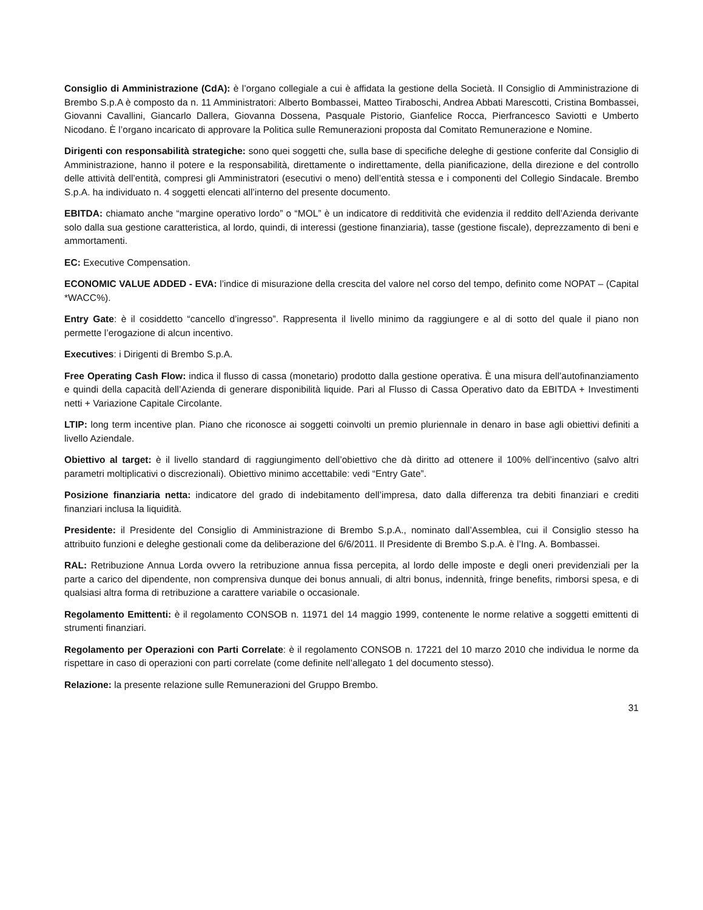Consiglio di Amministrazione (CdA): è l’organo collegiale a cui è affidata la gestione della Società. Il Consiglio di Amministrazione di Brembo S.p.A è composto da n. 11 Amministratori: Alberto Bombassei, Matteo Tiraboschi, Andrea Abbati Marescotti, Cristina Bombassei, Giovanni Cavallini, Giancarlo Dallera, Giovanna Dossena, Pasquale Pistorio, Gianfelice Rocca, Pierfrancesco Saviotti e Umberto Nicodano. È l’organo incaricato di approvare la Politica sulle Remunerazioni proposta dal Comitato Remunerazione e Nomine.
Dirigenti con responsabilità strategiche: sono quei soggetti che, sulla base di specifiche deleghe di gestione conferite dal Consiglio di Amministrazione, hanno il potere e la responsabilità, direttamente o indirettamente, della pianificazione, della direzione e del controllo delle attività dell’entità, compresi gli Amministratori (esecutivi o meno) dell’entità stessa e i componenti del Collegio Sindacale. Brembo S.p.A. ha individuato n. 4 soggetti elencati all’interno del presente documento.
EBITDA: chiamato anche “margine operativo lordo” o “MOL” è un indicatore di redditività che evidenzia il reddito dell’Azienda derivante solo dalla sua gestione caratteristica, al lordo, quindi, di interessi (gestione finanziaria), tasse (gestione fiscale), deprezzamento di beni e ammortamenti.
EC: Executive Compensation.
ECONOMIC VALUE ADDED - EVA: l’indice di misurazione della crescita del valore nel corso del tempo, definito come NOPAT – (Capital *WACC%).
Entry Gate: è il cosiddetto “cancello d’ingresso”. Rappresenta il livello minimo da raggiungere e al di sotto del quale il piano non permette l’erogazione di alcun incentivo.
Executives: i Dirigenti di Brembo S.p.A.
Free Operating Cash Flow: indica il flusso di cassa (monetario) prodotto dalla gestione operativa. È una misura dell’autofinanziamento e quindi della capacità dell’Azienda di generare disponibilità liquide. Pari al Flusso di Cassa Operativo dato da EBITDA + Investimenti netti + Variazione Capitale Circolante.
LTIP: long term incentive plan. Piano che riconosce ai soggetti coinvolti un premio pluriennale in denaro in base agli obiettivi definiti a livello Aziendale.
Obiettivo al target: è il livello standard di raggiungimento dell’obiettivo che dà diritto ad ottenere il 100% dell’incentivo (salvo altri parametri moltiplicativi o discrezionali). Obiettivo minimo accettabile: vedi “Entry Gate”.
Posizione finanziaria netta: indicatore del grado di indebitamento dell’impresa, dato dalla differenza tra debiti finanziari e crediti finanziari inclusa la liquidità.
Presidente: il Presidente del Consiglio di Amministrazione di Brembo S.p.A., nominato dall’Assemblea, cui il Consiglio stesso ha attribuito funzioni e deleghe gestionali come da deliberazione del 6/6/2011. Il Presidente di Brembo S.p.A. è l’Ing. A. Bombassei.
RAL: Retribuzione Annua Lorda ovvero la retribuzione annua fissa percepita, al lordo delle imposte e degli oneri previdenziali per la parte a carico del dipendente, non comprensiva dunque dei bonus annuali, di altri bonus, indennità, fringe benefits, rimborsi spesa, e di qualsiasi altra forma di retribuzione a carattere variabile o occasionale.
Regolamento Emittenti: è il regolamento CONSOB n. 11971 del 14 maggio 1999, contenente le norme relative a soggetti emittenti di strumenti finanziari.
Regolamento per Operazioni con Parti Correlate: è il regolamento CONSOB n. 17221 del 10 marzo 2010 che individua le norme da rispettare in caso di operazioni con parti correlate (come definite nell’allegato 1 del documento stesso).
Relazione: la presente relazione sulle Remunerazioni del Gruppo Brembo.
31